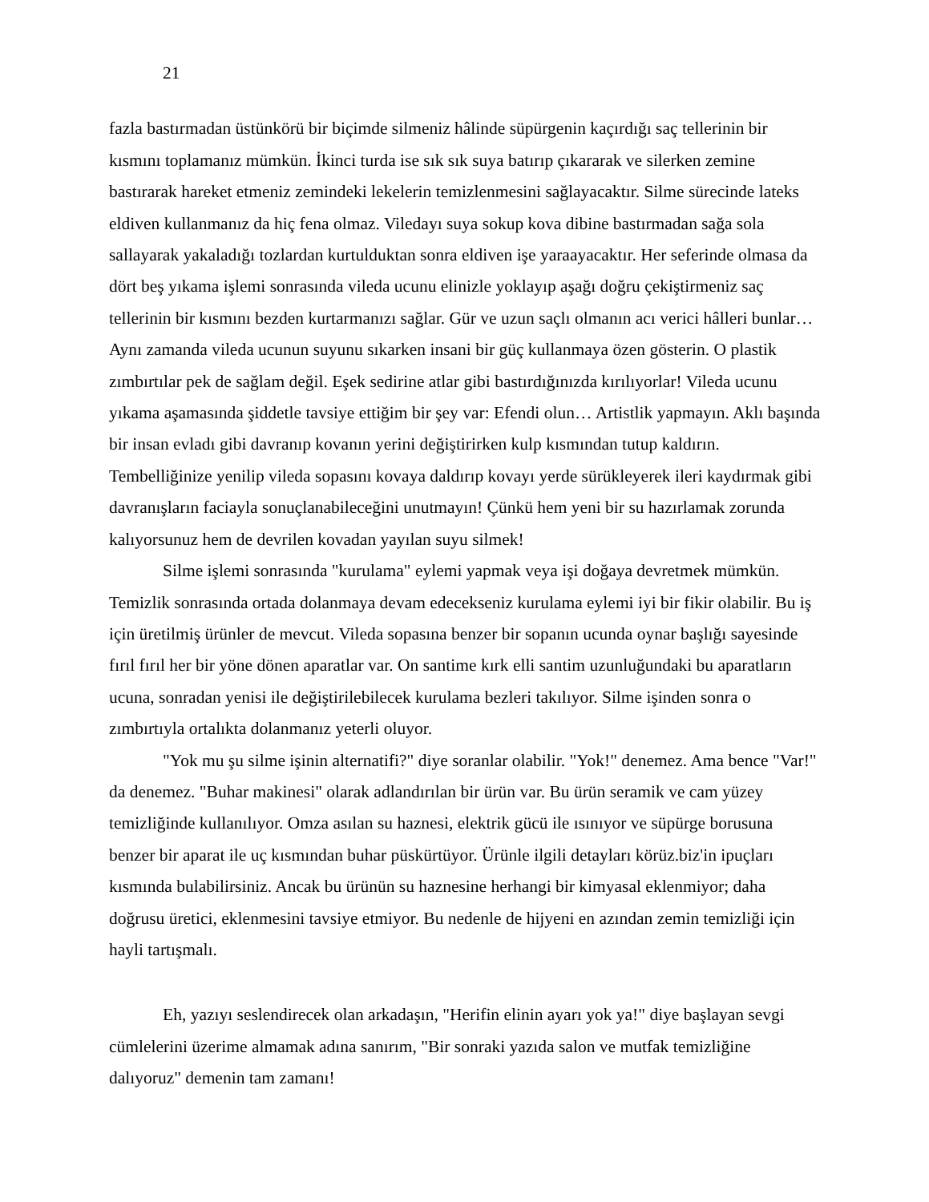21
fazla bastırmadan üstünkörü bir biçimde silmeniz hâlinde süpürgenin kaçırdığı saç tellerinin bir kısmını toplamanız mümkün. İkinci turda ise sık sık suya batırıp çıkararak ve silerken zemine bastırarak hareket etmeniz zemindeki lekelerin temizlenmesini sağlayacaktır. Silme sürecinde lateks eldiven kullanmanız da hiç fena olmaz. Viledayı suya sokup kova dibine bastırmadan sağa sola sallayarak yakaladığı tozlardan kurtulduktan sonra eldiven işe yaraayacaktır. Her seferinde olmasa da dört beş yıkama işlemi sonrasında vileda ucunu elinizle yoklayıp aşağı doğru çekiştirmeniz saç tellerinin bir kısmını bezden kurtarmanızı sağlar. Gür ve uzun saçlı olmanın acı verici hâlleri bunlar… Aynı zamanda vileda ucunun suyunu sıkarken insani bir güç kullanmaya özen gösterin. O plastik zımbırtılar pek de sağlam değil. Eşek sedirine atlar gibi bastırdığınızda kırılıyorlar! Vileda ucunu yıkama aşamasında şiddetle tavsiye ettiğim bir şey var: Efendi olun… Artistlik yapmayın. Aklı başında bir insan evladı gibi davranıp kovanın yerini değiştirirken kulp kısmından tutup kaldırın. Tembelliğinize yenilip vileda sopasını kovaya daldırıp kovayı yerde sürükleyerek ileri kaydırmak gibi davranışların faciayla sonuçlanabileceğini unutmayın! Çünkü hem yeni bir su hazırlamak zorunda kalıyorsunuz hem de devrilen kovadan yayılan suyu silmek!
Silme işlemi sonrasında "kurulama" eylemi yapmak veya işi doğaya devretmek mümkün. Temizlik sonrasında ortada dolanmaya devam edecekseniz kurulama eylemi iyi bir fikir olabilir. Bu iş için üretilmiş ürünler de mevcut. Vileda sopasına benzer bir sopanın ucunda oynar başlığı sayesinde fırıl fırıl her bir yöne dönen aparatlar var. On santime kırk elli santim uzunluğundaki bu aparatların ucuna, sonradan yenisi ile değiştirilebilecek kurulama bezleri takılıyor. Silme işinden sonra o zımbırtıyla ortalıkta dolanmanız yeterli oluyor.
"Yok mu şu silme işinin alternatifi?" diye soranlar olabilir. "Yok!" denemez. Ama bence "Var!" da denemez. "Buhar makinesi" olarak adlandırılan bir ürün var. Bu ürün seramik ve cam yüzey temizliğinde kullanılıyor. Omza asılan su haznesi, elektrik gücü ile ısınıyor ve süpürge borusuna benzer bir aparat ile uç kısmından buhar püskürtüyor. Ürünle ilgili detayları körüz.biz'in ipuçları kısmında bulabilirsiniz. Ancak bu ürünün su haznesine herhangi bir kimyasal eklenmiyor; daha doğrusu üretici, eklenmesini tavsiye etmiyor. Bu nedenle de hijyeni en azından zemin temizliği için hayli tartışmalı.
Eh, yazıyı seslendirecek olan arkadaşın, "Herifin elinin ayarı yok ya!" diye başlayan sevgi cümlelerini üzerime almamak adına sanırım, "Bir sonraki yazıda salon ve mutfak temizliğine dalıyoruz" demenin tam zamanı!